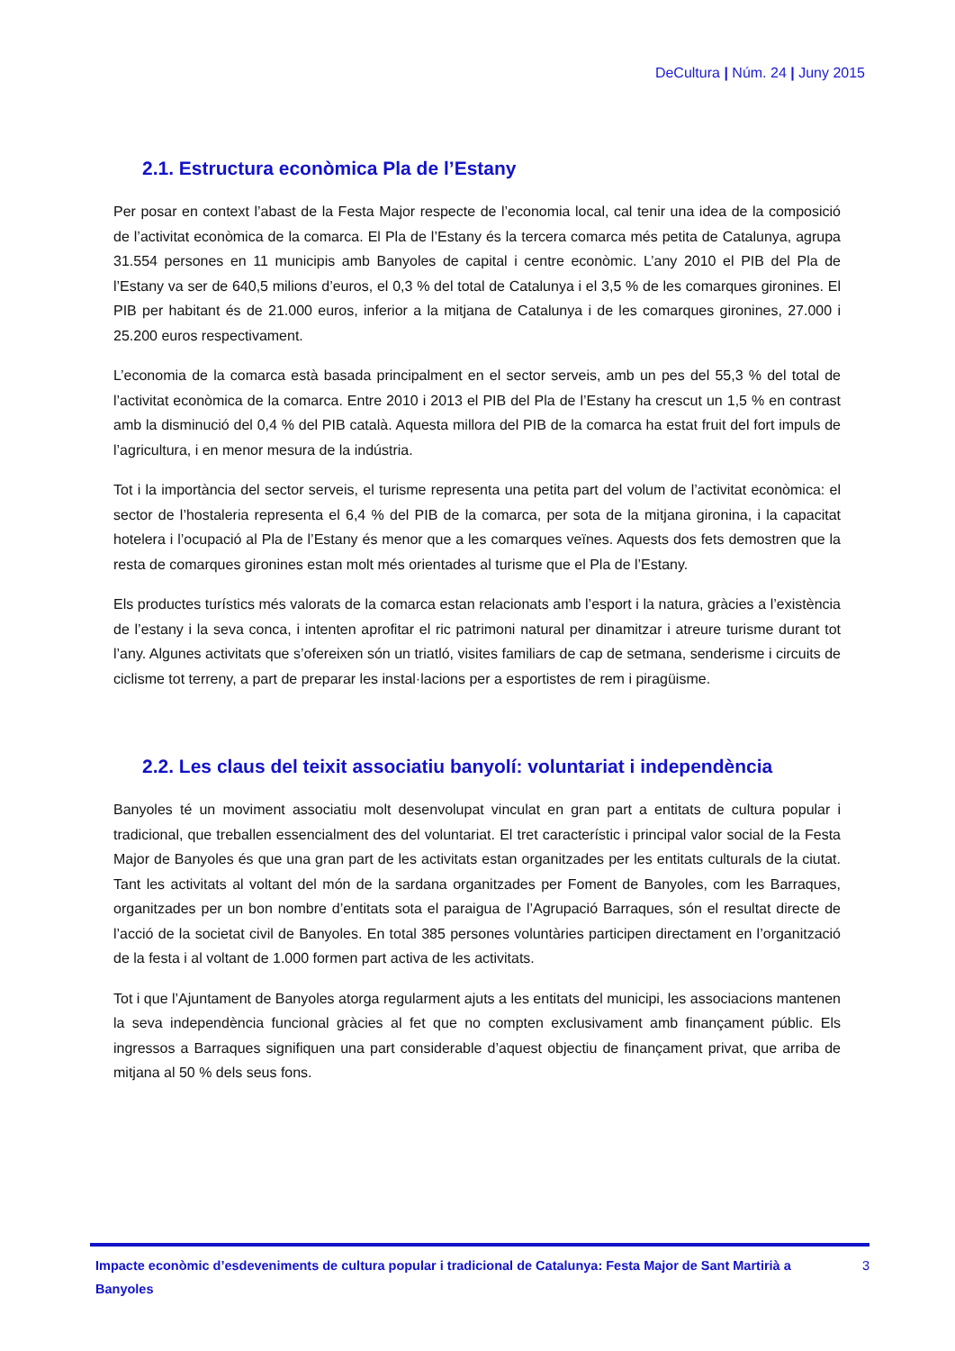DeCultura | Núm. 24 | Juny 2015
2.1. Estructura econòmica Pla de l’Estany
Per posar en context l’abast de la Festa Major respecte de l’economia local, cal tenir una idea de la composició de l’activitat econòmica de la comarca. El Pla de l’Estany és la tercera comarca més petita de Catalunya, agrupa 31.554 persones en 11 municipis amb Banyoles de capital i centre econòmic. L’any 2010 el PIB del Pla de l’Estany va ser de 640,5 milions d’euros, el 0,3 % del total de Catalunya i el 3,5 % de les comarques gironines. El PIB per habitant és de 21.000 euros, inferior a la mitjana de Catalunya i de les comarques gironines, 27.000 i 25.200 euros respectivament.
L’economia de la comarca està basada principalment en el sector serveis, amb un pes del 55,3 % del total de l’activitat econòmica de la comarca. Entre 2010 i 2013 el PIB del Pla de l’Estany ha crescut un 1,5 % en contrast amb la disminució del 0,4 % del PIB català. Aquesta millora del PIB de la comarca ha estat fruit del fort impuls de l’agricultura, i en menor mesura de la indústria.
Tot i la importància del sector serveis, el turisme representa una petita part del volum de l’activitat econòmica: el sector de l’hostaleria representa el 6,4 % del PIB de la comarca, per sota de la mitjana gironina, i la capacitat hotelera i l’ocupació al Pla de l’Estany és menor que a les comarques veïnes. Aquests dos fets demostren que la resta de comarques gironines estan molt més orientades al turisme que el Pla de l’Estany.
Els productes turístics més valorats de la comarca estan relacionats amb l’esport i la natura, gràcies a l’existència de l’estany i la seva conca, i intenten aprofitar el ric patrimoni natural per dinamitzar i atreure turisme durant tot l’any. Algunes activitats que s’ofereixen són un triatló, visites familiars de cap de setmana, senderisme i circuits de ciclisme tot terreny, a part de preparar les instal·lacions per a esportistes de rem i piragüisme.
2.2. Les claus del teixit associatiu banyolí: voluntariat i independència
Banyoles té un moviment associatiu molt desenvolupat vinculat en gran part a entitats de cultura popular i tradicional, que treballen essencialment des del voluntariat. El tret característic i principal valor social de la Festa Major de Banyoles és que una gran part de les activitats estan organitzades per les entitats culturals de la ciutat. Tant les activitats al voltant del món de la sardana organitzades per Foment de Banyoles, com les Barraques, organitzades per un bon nombre d’entitats sota el paraigua de l’Agrupació Barraques, són el resultat directe de l’acció de la societat civil de Banyoles. En total 385 persones voluntàries participen directament en l’organització de la festa i al voltant de 1.000 formen part activa de les activitats.
Tot i que l’Ajuntament de Banyoles atorga regularment ajuts a les entitats del municipi, les associacions mantenen la seva independència funcional gràcies al fet que no compten exclusivament amb finançament públic. Els ingressos a Barraques signifiquen una part considerable d’aquest objectiu de finançament privat, que arriba de mitjana al 50 % dels seus fons.
Impacte econòmic d’esdeveniments de cultura popular i tradicional de Catalunya: Festa Major de Sant Martirià a Banyoles 3